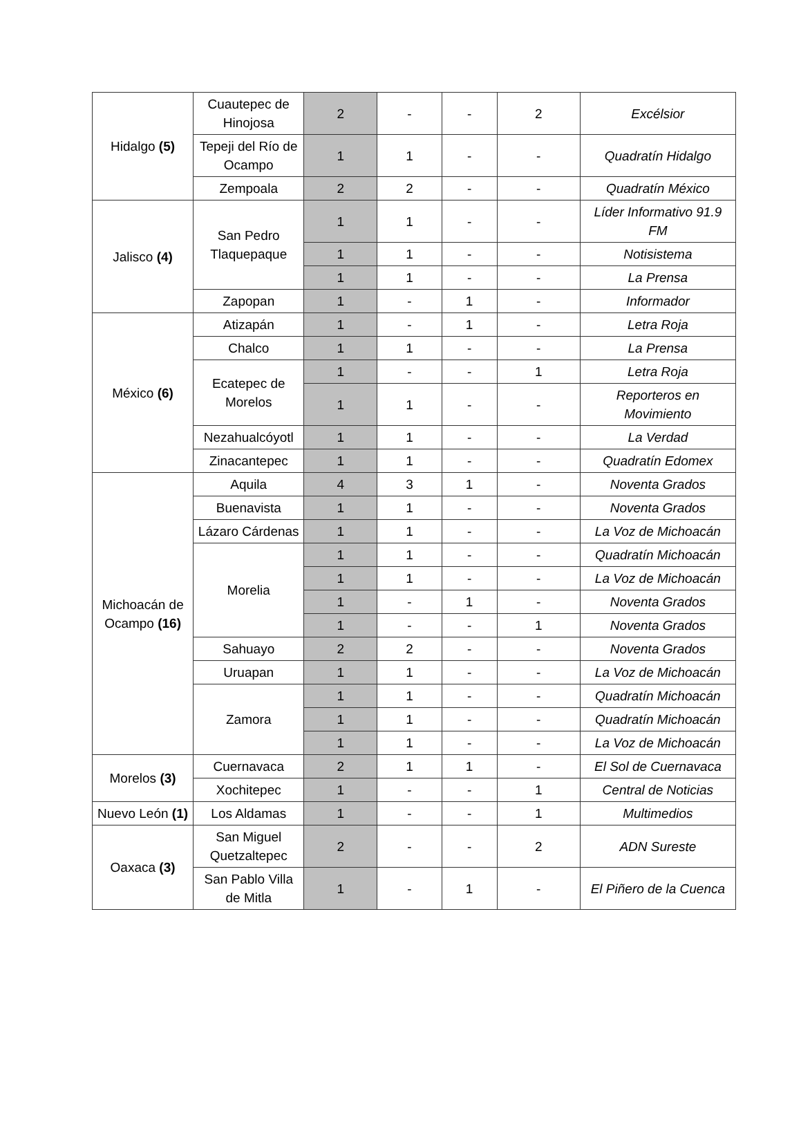| Hidalgo (5) | Cuautepec de Hinojosa | 2 | - | - | 2 | Excélsior |
| | Tepeji del Río de Ocampo | 1 | 1 | - | - | Quadratín Hidalgo |
| | Zempoala | 2 | 2 | - | - | Quadratín México |
| Jalisco (4) | San Pedro Tlaquepaque | 1 | 1 | - | - | Líder Informativo 91.9 FM |
| | | 1 | 1 | - | - | Notisistema |
| | | 1 | 1 | - | - | La Prensa |
| | Zapopan | 1 | - | 1 | - | Informador |
| México (6) | Atizapán | 1 | - | 1 | - | Letra Roja |
| | Chalco | 1 | 1 | - | - | La Prensa |
| | Ecatepec de Morelos | 1 | - | - | 1 | Letra Roja |
| | | 1 | 1 | - | - | Reporteros en Movimiento |
| | Nezahualcóyotl | 1 | 1 | - | - | La Verdad |
| | Zinacantepec | 1 | 1 | - | - | Quadratín Edomex |
| Michoacán de Ocampo (16) | Aquila | 4 | 3 | 1 | - | Noventa Grados |
| | Buenavista | 1 | 1 | - | - | Noventa Grados |
| | Lázaro Cárdenas | 1 | 1 | - | - | La Voz de Michoacán |
| | Morelia | 1 | 1 | - | - | Quadratín Michoacán |
| | | 1 | 1 | - | - | La Voz de Michoacán |
| | | 1 | - | 1 | - | Noventa Grados |
| | | 1 | - | - | 1 | Noventa Grados |
| | Sahuayo | 2 | 2 | - | - | Noventa Grados |
| | Uruapan | 1 | 1 | - | - | La Voz de Michoacán |
| | Zamora | 1 | 1 | - | - | Quadratín Michoacán |
| | | 1 | 1 | - | - | Quadratín Michoacán |
| | | 1 | 1 | - | - | La Voz de Michoacán |
| Morelos (3) | Cuernavaca | 2 | 1 | 1 | - | El Sol de Cuernavaca |
| | Xochitepec | 1 | - | - | 1 | Central de Noticias |
| Nuevo León (1) | Los Aldamas | 1 | - | - | 1 | Multimedios |
| Oaxaca (3) | San Miguel Quetzaltepec | 2 | - | - | 2 | ADN Sureste |
| | San Pablo Villa de Mitla | 1 | - | 1 | - | El Piñero de la Cuenca |